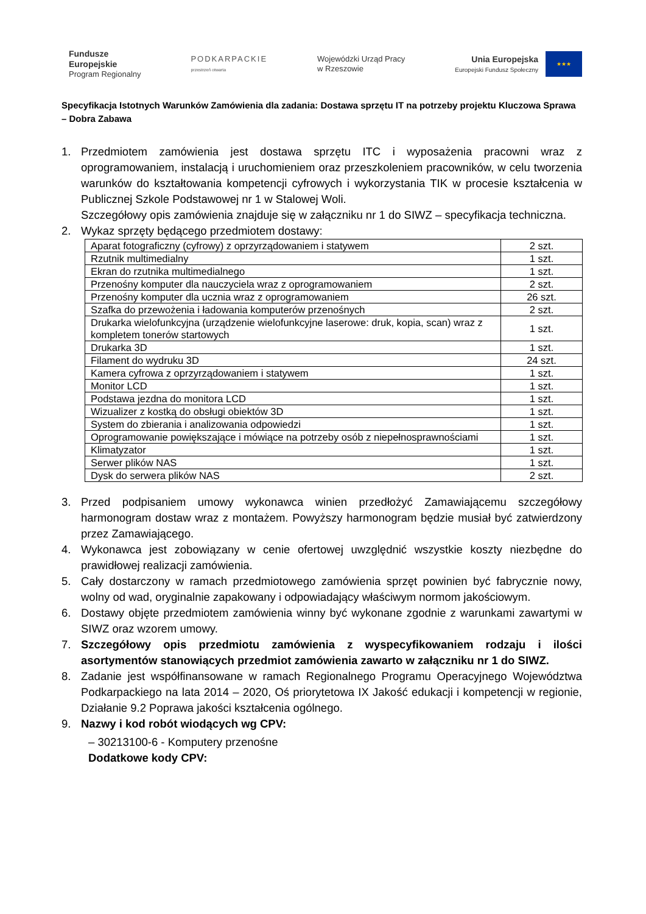Fundusze
Europejskie
Program Regionalny
PODKARPACKIE
przestrzeń otwarta
Wojewódzki Urząd Pracy
w Rzeszowie
Unia Europejska
Europejski Fundusz Społeczny
★★★
Specyfikacja Istotnych Warunków Zamówienia dla zadania: Dostawa sprzętu IT na potrzeby projektu Kluczowa Sprawa – Dobra Zabawa
1. Przedmiotem zamówienia jest dostawa sprzętu ITC i wyposażenia pracowni wraz z oprogramowaniem, instalacją i uruchomieniem oraz przeszkoleniem pracowników, w celu tworzenia warunków do kształtowania kompetencji cyfrowych i wykorzystania TIK w procesie kształcenia w Publicznej Szkole Podstawowej nr 1 w Stalowej Woli.
Szczegółowy opis zamówienia znajduje się w załączniku nr 1 do SIWZ – specyfikacja techniczna.
2. Wykaz sprzęty będącego przedmiotem dostawy:
| Aparat fotograficzny (cyfrowy) z oprzyrządowaniem i statywem | 2 szt. |
| Rzutnik multimedialny | 1 szt. |
| Ekran do rzutnika multimedialnego | 1 szt. |
| Przenośny komputer dla nauczyciela wraz z oprogramowaniem | 2 szt. |
| Przenośny komputer dla ucznia wraz z oprogramowaniem | 26 szt. |
| Szafka do przewożenia i ładowania komputerów przenośnych | 2 szt. |
| Drukarka wielofunkcyjna (urządzenie wielofunkcyjne laserowe: druk, kopia, scan) wraz z kompletem tonerów startowych | 1 szt. |
| Drukarka 3D | 1 szt. |
| Filament do wydruku 3D | 24 szt. |
| Kamera cyfrowa z oprzyrządowaniem i statywem | 1 szt. |
| Monitor LCD | 1 szt. |
| Podstawa jezdna do monitora LCD | 1 szt. |
| Wizualizer z kostką do obsługi obiektów 3D | 1 szt. |
| System do zbierania i analizowania odpowiedzi | 1 szt. |
| Oprogramowanie powiększające i mówiące na potrzeby osób z niepełnosprawnościami | 1 szt. |
| Klimatyzator | 1 szt. |
| Serwer plików NAS | 1 szt. |
| Dysk do serwera plików NAS | 2 szt. |
3. Przed podpisaniem umowy wykonawca winien przedłożyć Zamawiającemu szczegółowy harmonogram dostaw wraz z montażem. Powyższy harmonogram będzie musiał być zatwierdzony przez Zamawiającego.
4. Wykonawca jest zobowiązany w cenie ofertowej uwzględnić wszystkie koszty niezbędne do prawidłowej realizacji zamówienia.
5. Cały dostarczony w ramach przedmiotowego zamówienia sprzęt powinien być fabrycznie nowy, wolny od wad, oryginalnie zapakowany i odpowiadający właściwym normom jakościowym.
6. Dostawy objęte przedmiotem zamówienia winny być wykonane zgodnie z warunkami zawartymi w SIWZ oraz wzorem umowy.
7. Szczegółowy opis przedmiotu zamówienia z wyspecyfikowaniem rodzaju i ilości asortymentów stanowiących przedmiot zamówienia zawarto w załączniku nr 1 do SIWZ.
8. Zadanie jest współfinansowane w ramach Regionalnego Programu Operacyjnego Województwa Podkarpackiego na lata 2014 – 2020, Oś priorytetowa IX Jakość edukacji i kompetencji w regionie, Działanie 9.2 Poprawa jakości kształcenia ogólnego.
9. Nazwy i kod robót wiodących wg CPV:
– 30213100-6 - Komputery przenośne
Dodatkowe kody CPV: